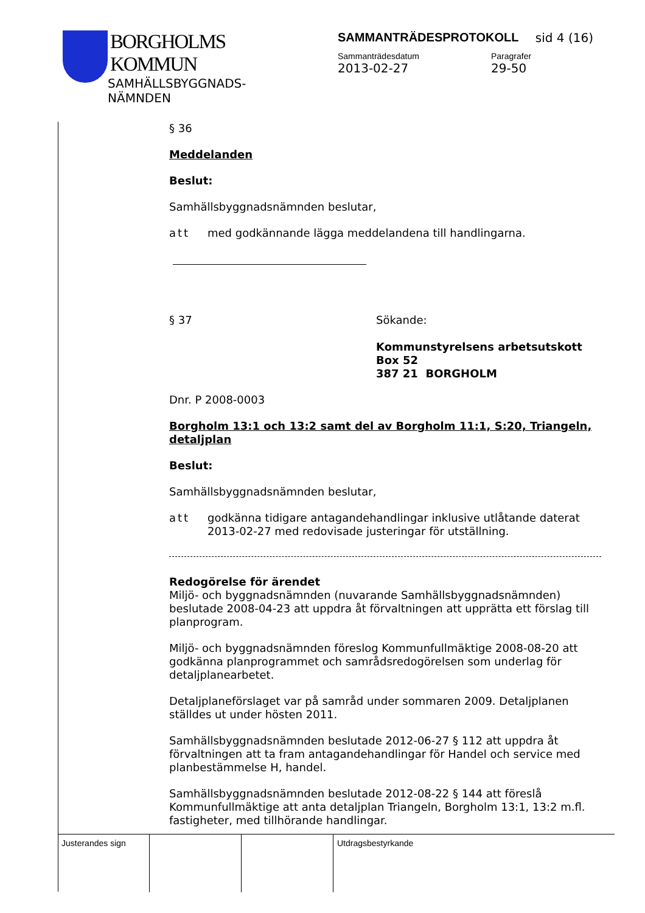BORGHOLMS
KOMMUN
SAMHÄLLSBYGGNADS-
NÄMNDEN
SAMMANTRÄDESPROTOKOLL sid 4 (16)
Sammanträdesdatum
2013-02-27
Paragrafer
29-50
§ 36
Meddelanden
Beslut:
Samhällsbyggnadsnämnden beslutar,
att med godkännande lägga meddelandena till handlingarna.
§ 37 Sökande:
Kommunstyrelsens arbetsutskott
Box 52
387 21 BORGHOLM
Dnr. P 2008-0003
Borgholm 13:1 och 13:2 samt del av Borgholm 11:1, S:20, Triangeln, detaljplan
Beslut:
Samhällsbyggnadsnämnden beslutar,
att godkänna tidigare antagandehandlingar inklusive utlåtande daterat 2013-02-27 med redovisade justeringar för utställning.
Redogörelse för ärendet
Miljö- och byggnadsnämnden (nuvarande Samhällsbyggnadsnämnden) beslutade 2008-04-23 att uppdra åt förvaltningen att upprätta ett förslag till planprogram.
Miljö- och byggnadsnämnden föreslog Kommunfullmäktige 2008-08-20 att godkänna planprogrammet och samrådsredogörelsen som underlag för detaljplanearbetet.
Detaljplaneförslaget var på samråd under sommaren 2009. Detaljplanen ställdes ut under hösten 2011.
Samhällsbyggnadsnämnden beslutade 2012-06-27 § 112 att uppdra åt förvaltningen att ta fram antagandehandlingar för Handel och service med planbestämmelse H, handel.
Samhällsbyggnadsnämnden beslutade 2012-08-22 § 144 att föreslå Kommunfullmäktige att anta detaljplan Triangeln, Borgholm 13:1, 13:2 m.fl. fastigheter, med tillhörande handlingar.
Justerandes sign Utdragsbestyrkande